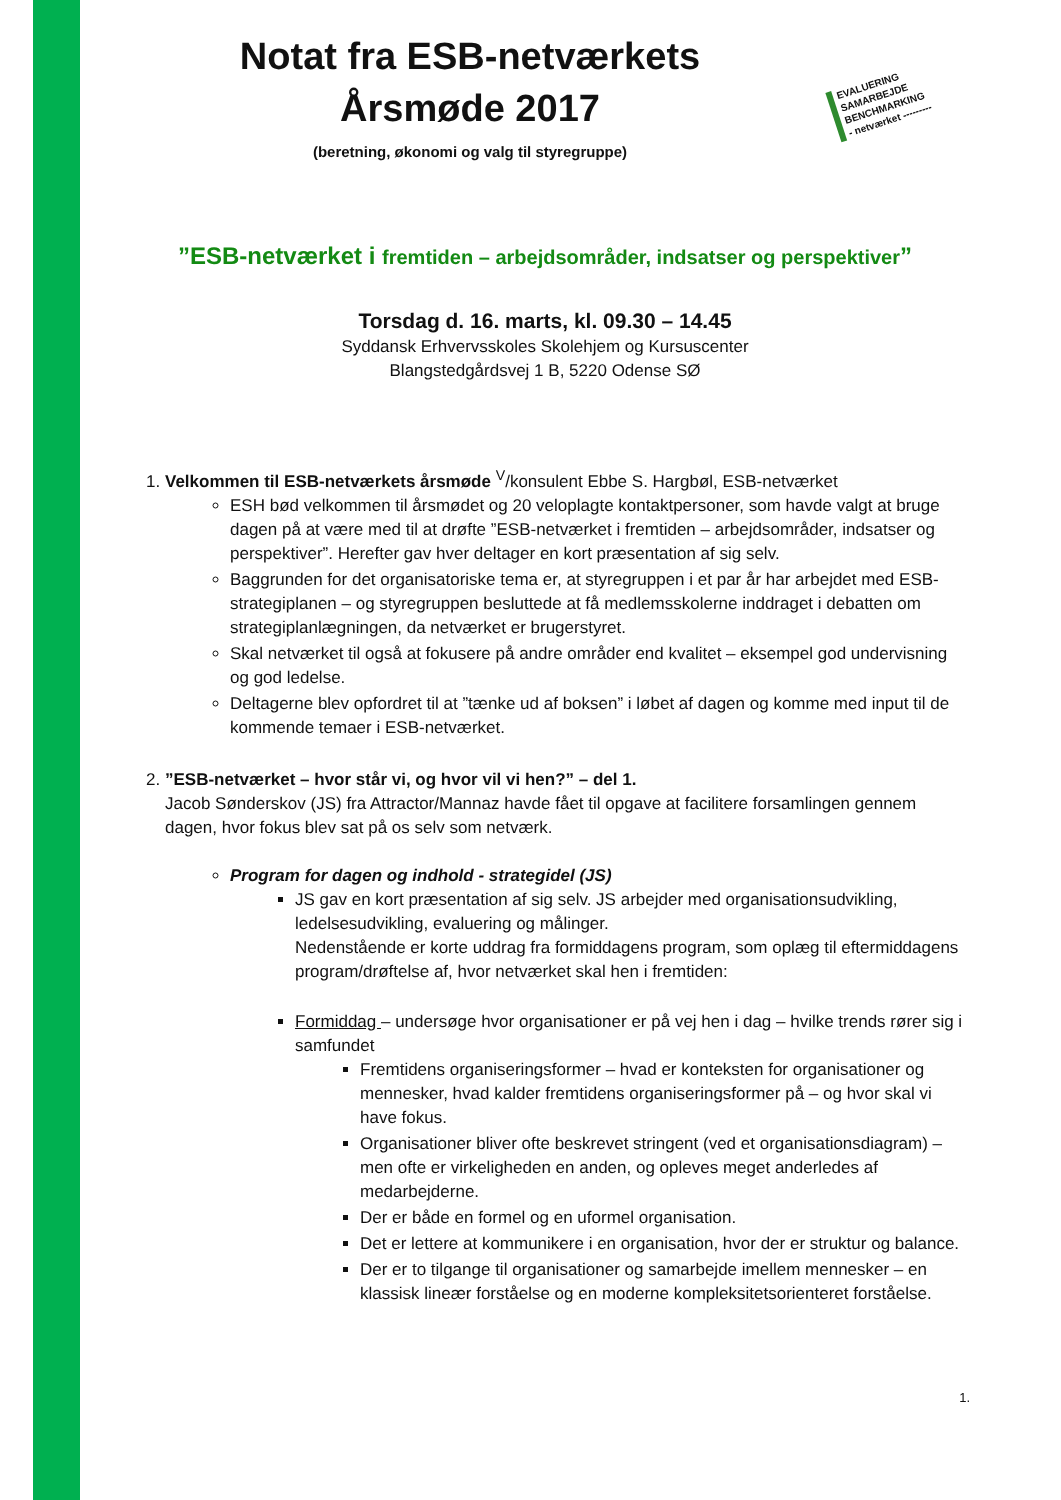EVALUERING
SAMARBEJDE
BENCHMARKING
- netværket ---------
Notat fra ESB-netværkets
Årsmøde 2017
(beretning, økonomi og valg til styregruppe)
”ESB-netværket i fremtiden – arbejdsområder, indsatser og perspektiver”
Torsdag d. 16. marts, kl. 09.30 – 14.45
Syddansk Erhvervsskoles Skolehjem og Kursuscenter
Blangstedgårdsvej 1 B, 5220 Odense SØ
1. Velkommen til ESB-netværkets årsmøde <sup>V</sup>/konsulent Ebbe S. Hargbøl, ESB-netværket
ESH bød velkommen til årsmødet og 20 veloplagte kontaktpersoner, som havde valgt at bruge dagen på at være med til at drøfte ”ESB-netværket i fremtiden – arbejdsområder, indsatser og perspektiver”. Herefter gav hver deltager en kort præsentation af sig selv.
Baggrunden for det organisatoriske tema er, at styregruppen i et par år har arbejdet med ESB-strategiplanen – og styregruppen besluttede at få medlemsskolerne inddraget i debatten om strategiplanlægningen, da netværket er brugerstyret.
Skal netværket til også at fokusere på andre områder end kvalitet – eksempel god undervisning og god ledelse.
Deltagerne blev opfordret til at ”tænke ud af boksen” i løbet af dagen og komme med input til de kommende temaer i ESB-netværket.
2. ”ESB-netværket – hvor står vi, og hvor vil vi hen?” – del 1.
Jacob Sønderskov (JS) fra Attractor/Mannaz havde fået til opgave at facilitere forsamlingen gennem dagen, hvor fokus blev sat på os selv som netværk.
Program for dagen og indhold - strategidel (JS)
JS gav en kort præsentation af sig selv. JS arbejder med organisationsudvikling, ledelsesudvikling, evaluering og målinger.
Nedenstående er korte uddrag fra formiddagens program, som oplæg til eftermiddagens program/drøftelse af, hvor netværket skal hen i fremtiden:
Formiddag – undersøge hvor organisationer er på vej hen i dag – hvilke trends rører sig i samfundet
Fremtidens organiseringsformer – hvad er konteksten for organisationer og mennesker, hvad kalder fremtidens organiseringsformer på – og hvor skal vi have fokus.
Organisationer bliver ofte beskrevet stringent (ved et organisationsdiagram) – men ofte er virkeligheden en anden, og opleves meget anderledes af medarbejderne.
Der er både en formel og en uformel organisation.
Det er lettere at kommunikere i en organisation, hvor der er struktur og balance.
Der er to tilgange til organisationer og samarbejde imellem mennesker – en klassisk lineær forståelse og en moderne kompleksitetsorienteret forståelse.
1.